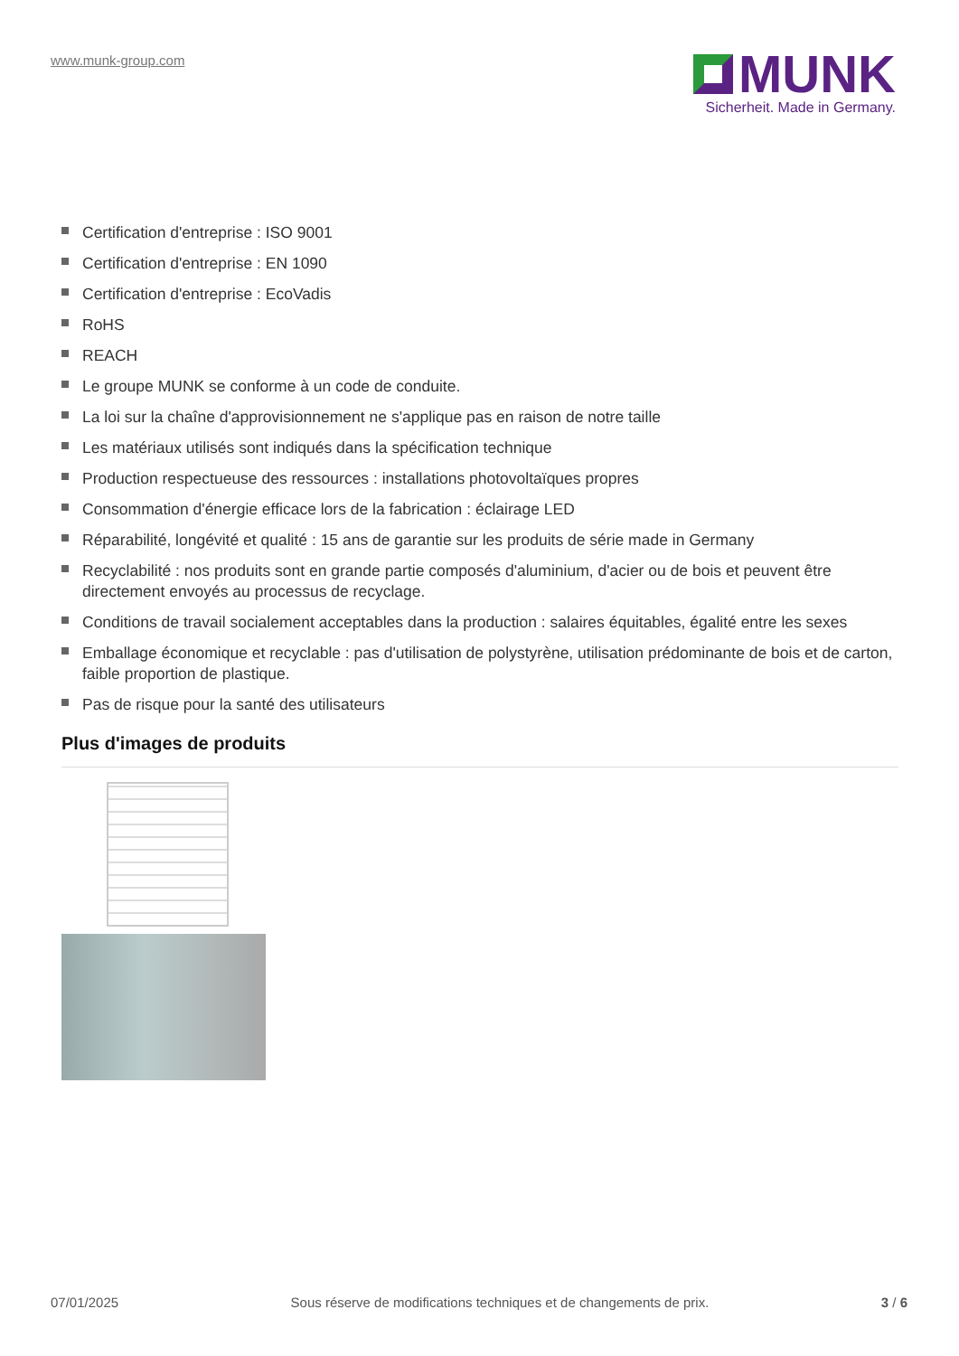www.munk-group.com
MUNK
Sicherheit. Made in Germany.
Certification d'entreprise : ISO 9001
Certification d'entreprise : EN 1090
Certification d'entreprise : EcoVadis
RoHS
REACH
Le groupe MUNK se conforme à un code de conduite.
La loi sur la chaîne d'approvisionnement ne s'applique pas en raison de notre taille
Les matériaux utilisés sont indiqués dans la spécification technique
Production respectueuse des ressources : installations photovoltaïques propres
Consommation d'énergie efficace lors de la fabrication : éclairage LED
Réparabilité, longévité et qualité : 15 ans de garantie sur les produits de série made in Germany
Recyclabilité : nos produits sont en grande partie composés d'aluminium, d'acier ou de bois et peuvent être directement envoyés au processus de recyclage.
Conditions de travail socialement acceptables dans la production : salaires équitables, égalité entre les sexes
Emballage économique et recyclable : pas d'utilisation de polystyrène, utilisation prédominante de bois et de carton, faible proportion de plastique.
Pas de risque pour la santé des utilisateurs
Plus d'images de produits
07/01/2025 Sous réserve de modifications techniques et de changements de prix. 3 / 6